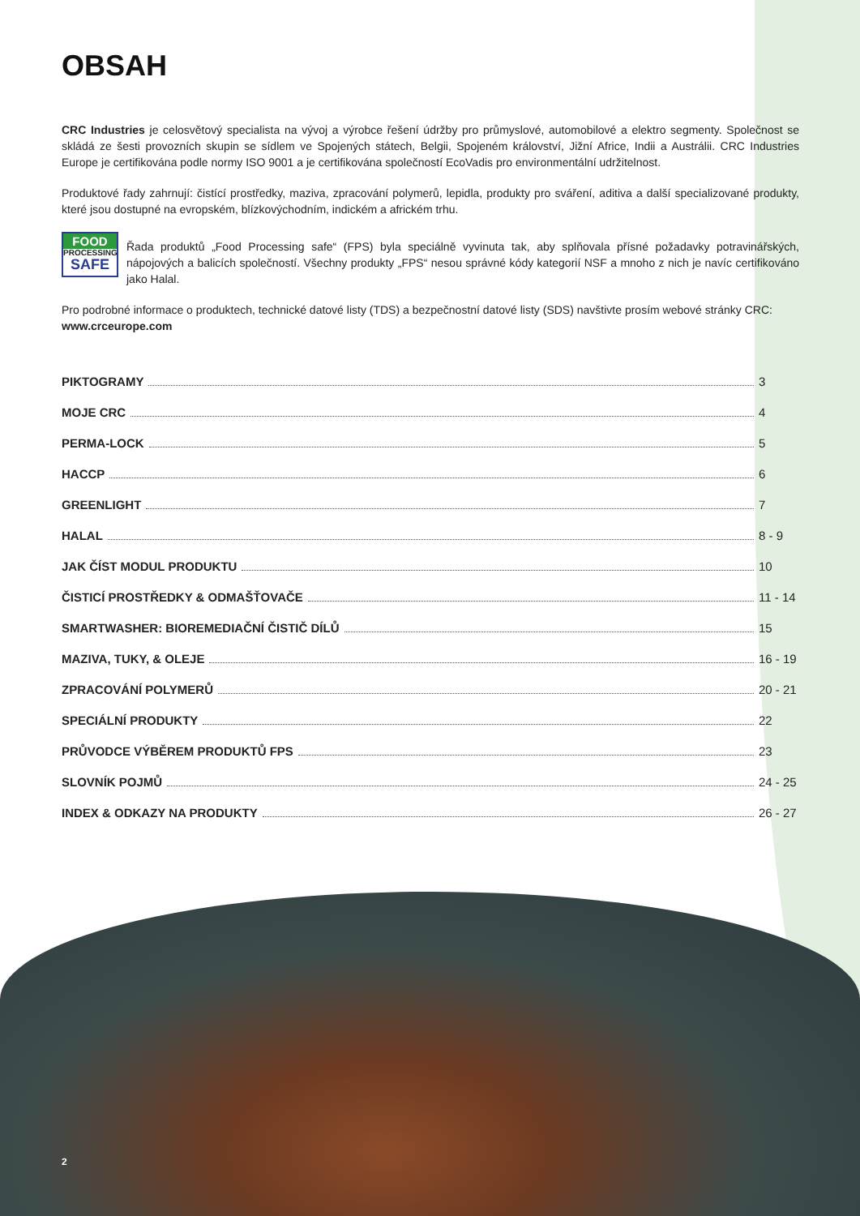OBSAH
CRC Industries je celosvětový specialista na vývoj a výrobce řešení údržby pro průmyslové, automobilové a elektro segmenty. Společnost se skládá ze šesti provozních skupin se sídlem ve Spojených státech, Belgii, Spojeném království, Jižní Africe, Indii a Austrálii. CRC Industries Europe je certifikována podle normy ISO 9001 a je certifikována společností EcoVadis pro environmentální udržitelnost.
Produktové řady zahrnují: čistící prostředky, maziva, zpracování polymerů, lepidla, produkty pro sváření, aditiva a další specializované produkty, které jsou dostupné na evropském, blízkovýchodním, indickém a africkém trhu.
FOOD
PROCESSING
SAFE
Řada produktů „Food Processing safe“ (FPS) byla speciálně vyvinuta tak, aby splňovala přísné požadavky potravinářských, nápojových a balicích společností. Všechny produkty „FPS“ nesou správné kódy kategorií NSF a mnoho z nich je navíc certifikováno jako Halal.
Pro podrobné informace o produktech, technické datové listy (TDS) a bezpečnostní datové listy (SDS) navštivte prosím webové stránky CRC:
www.crceurope.com
PIKTOGRAMY 3
MOJE CRC 4
PERMA-LOCK 5
HACCP 6
GREENLIGHT 7
HALAL 8 - 9
JAK ČÍST MODUL PRODUKTU 10
ČISTICÍ PROSTŘEDKY & ODMAŠŤOVAČE 11 - 14
SMARTWASHER: BIOREMEDIAČNÍ ČISTIČ DÍLŮ 15
MAZIVA, TUKY, & OLEJE 16 - 19
ZPRACOVÁNÍ POLYMERŮ 20 - 21
SPECIÁLNÍ PRODUKTY 22
PRŮVODCE VÝBĚREM PRODUKTŮ FPS 23
SLOVNÍK POJMŮ 24 - 25
INDEX & ODKAZY NA PRODUKTY 26 - 27
2